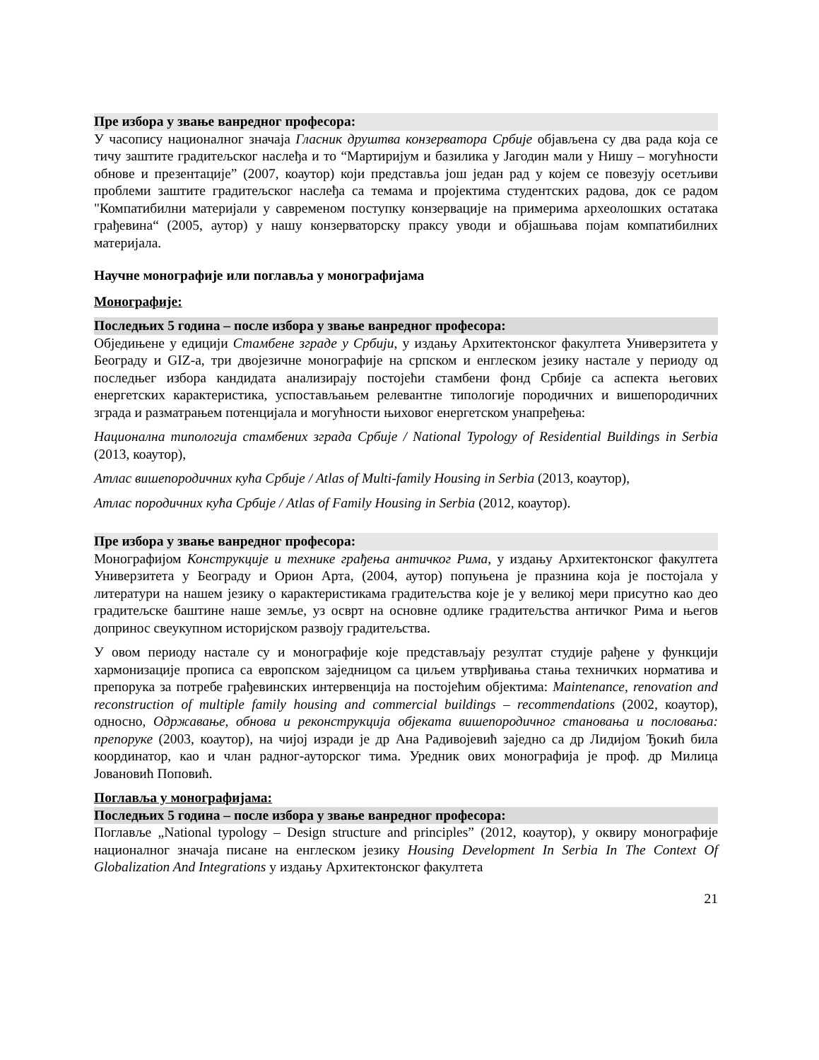Пре избора у звање ванредног професора:
У часопису националног значаја Гласник друштва конзерватора Србије објављена су два рада која се тичу заштите градитељског наслеђа и то “Мартиријум и базилика у Јагодин мали у Нишу – могућности обнове и презентације” (2007, коаутор) који представља још један рад у којем се повезују осетљиви проблеми заштите градитељског наслеђа са темама и пројектима студентских радова, док се радом "Компатибилни материјали у савременом поступку конзервације на примерима археолошких остатака грађевина“ (2005, аутор) у нашу конзерваторску праксу уводи и објашњава појам компатибилних материјала.
Научне монографије или поглавља у монографијама
Монографије:
Последњих 5 година – после избора у звање ванредног професора:
Обједињене у едицији Стамбене зграде у Србији, у издању Архитектонског факултета Универзитета у Београду и GIZ-а, три двојезичне монографије на српском и енглеском језику настале у периоду од последњег избора кандидата анализирају постојећи стамбени фонд Србије са аспекта његових енергетских карактеристика, успостављањем релевантне типологије породичних и вишепородичних зграда и разматрањем потенцијала и могућности њиховог енергетском унапређења:
Национална типологија стамбених зграда Србије / National Typology of Residential Buildings in Serbia (2013, коаутор),
Атлас вишепородичних кућа Србије / Atlas of Multi-family Housing in Serbia (2013, коаутор),
Атлас породичних кућа Србије / Atlas of Family Housing in Serbia (2012, коаутор).
Пре избора у звање ванредног професора:
Монографијом Конструкције и технике грађења античког Рима, у издању Архитектонског факултета Универзитета у Београду и Орион Арта, (2004, аутор) попуњена је празнина која је постојала у литератури на нашем језику о карактеристикама градитељства које је у великој мери присутно као део градитељске баштине наше земље, уз осврт на основне одлике градитељства античког Рима и његов допринос свеукупном историјском развоју градитељства.
У овом периоду настале су и монографије које представљају резултат студије рађене у функцији хармонизације прописа са европском заједницом са циљем утврђивања стања техничких норматива и препорука за потребе грађевинских интервенција на постојећим објектима: Maintenance, renovation and reconstruction of multiple family housing and commercial buildings – recommendations (2002, коаутор), односно, Одржавање, обнова и реконструкција објеката вишепородичног становања и пословања: препоруке (2003, коаутор), на чијој изради је др Ана Радивојевић заједно са др Лидијом Ђокић била координатор, као и члан радног-ауторског тима. Уредник ових монографија је проф. др Милица Јовановић Поповић.
Поглавља у монографијама:
Последњих 5 година – после избора у звање ванредног професора:
Поглавље „National typology – Design structure and principles” (2012, коаутор), у оквиру монографије националног значаја писане на енглеском језику Housing Development In Serbia In The Context Of Globalization And Integrations у издању Архитектонског факултета
21